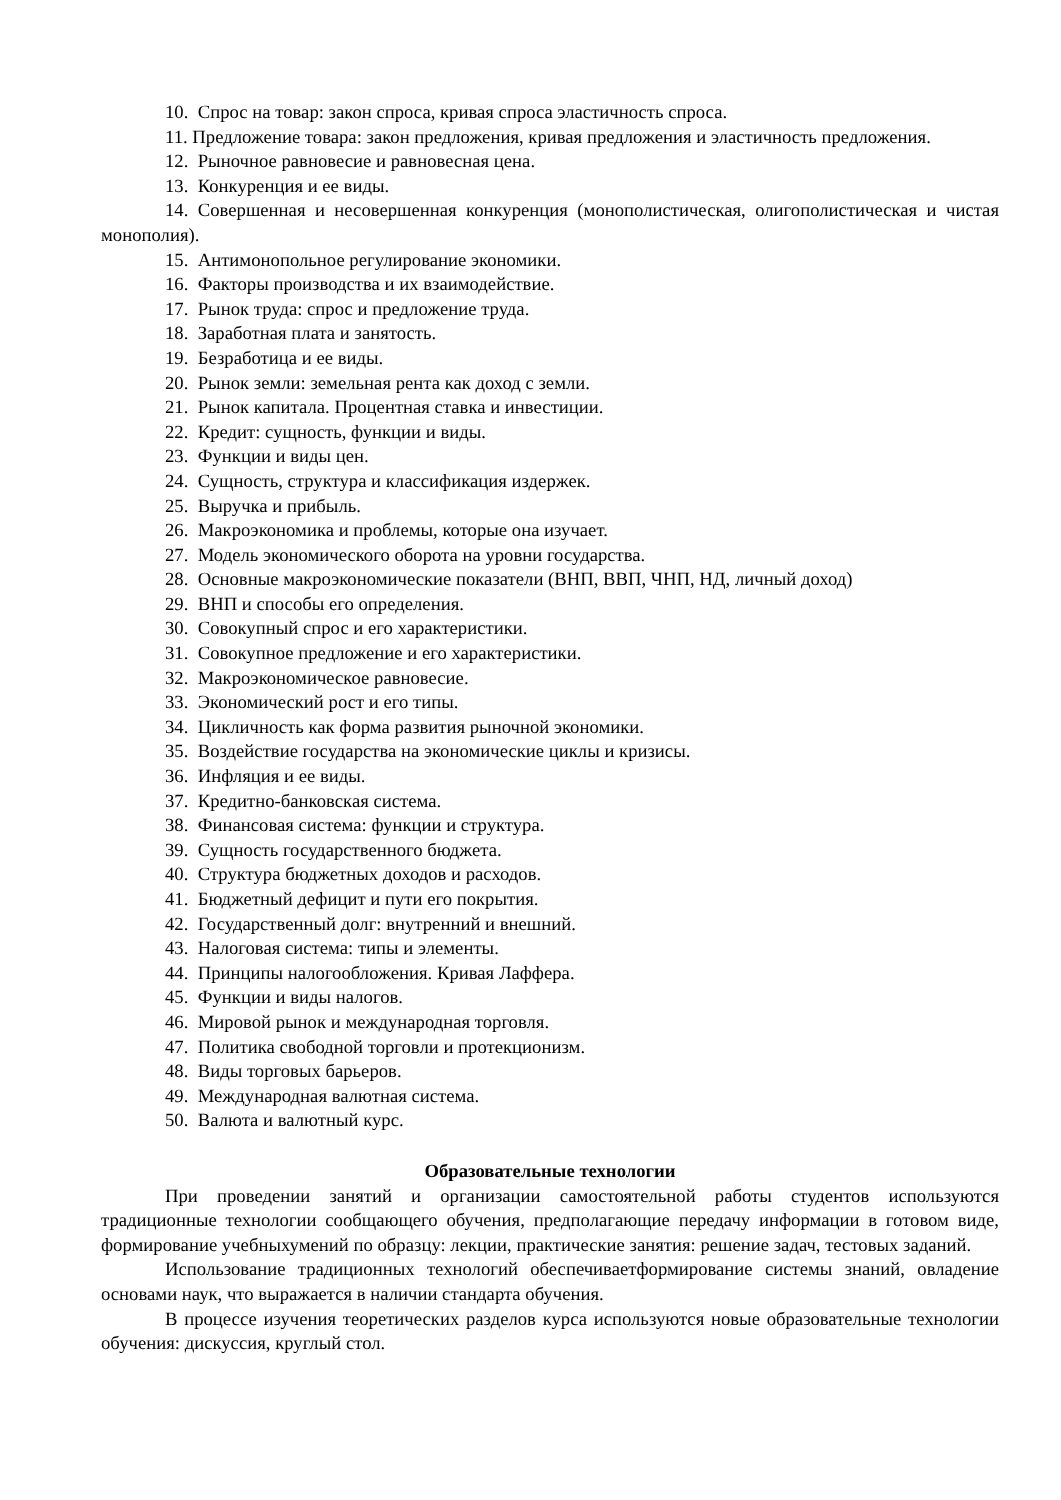10. Спрос на товар: закон спроса, кривая спроса эластичность спроса.
11. Предложение товара: закон предложения, кривая предложения и эластичность предложения.
12. Рыночное равновесие и равновесная цена.
13. Конкуренция и ее виды.
14. Совершенная и несовершенная конкуренция (монополистическая, олигополистическая и чистая монополия).
15. Антимонопольное регулирование экономики.
16. Факторы производства и их взаимодействие.
17. Рынок труда: спрос и предложение труда.
18. Заработная плата и занятость.
19. Безработица и ее виды.
20. Рынок земли: земельная рента как доход с земли.
21. Рынок капитала. Процентная ставка и инвестиции.
22. Кредит: сущность, функции и виды.
23. Функции и виды цен.
24. Сущность, структура и классификация издержек.
25. Выручка и прибыль.
26. Макроэкономика и проблемы, которые она изучает.
27. Модель экономического оборота на уровни государства.
28. Основные макроэкономические показатели (ВНП, ВВП, ЧНП, НД, личный доход)
29. ВНП и способы его определения.
30. Совокупный спрос и его характеристики.
31. Совокупное предложение и его характеристики.
32. Макроэкономическое равновесие.
33. Экономический рост и его типы.
34. Цикличность как форма развития рыночной экономики.
35. Воздействие государства на экономические циклы и кризисы.
36. Инфляция и ее виды.
37. Кредитно-банковская система.
38. Финансовая система: функции и структура.
39. Сущность государственного бюджета.
40. Структура бюджетных доходов и расходов.
41. Бюджетный дефицит и пути его покрытия.
42. Государственный долг: внутренний и внешний.
43. Налоговая система: типы и элементы.
44. Принципы налогообложения. Кривая Лаффера.
45. Функции и виды налогов.
46. Мировой рынок и международная торговля.
47. Политика свободной торговли и протекционизм.
48. Виды торговых барьеров.
49. Международная валютная система.
50. Валюта и валютный курс.
Образовательные технологии
При проведении занятий и организации самостоятельной работы студентов используются традиционные технологии сообщающего обучения, предполагающие передачу информации в готовом виде, формирование учебныхумений по образцу: лекции, практические занятия: решение задач, тестовых заданий.
Использование традиционных технологий обеспечиваетформирование системы знаний, овладение основами наук, что выражается в наличии стандарта обучения.
В процессе изучения теоретических разделов курса используются новые образовательные технологии обучения: дискуссия, круглый стол.